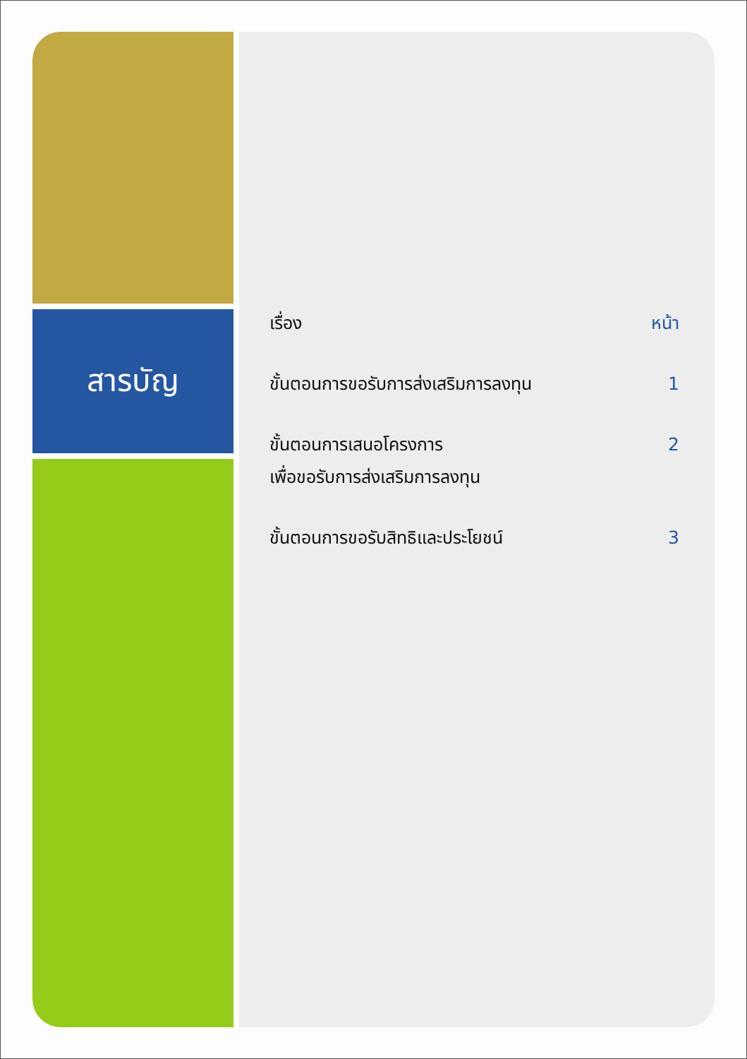สารบัญ
| เรื่อง | หน้า |
| --- | --- |
| ขั้นตอนการขอรับการส่งเสริมการลงทุน | 1 |
| ขั้นตอนการเสนอโครงการ เพื่อขอรับการส่งเสริมการลงทุน | 2 |
| ขั้นตอนการขอรับสิทธิและประโยชน์ | 3 |